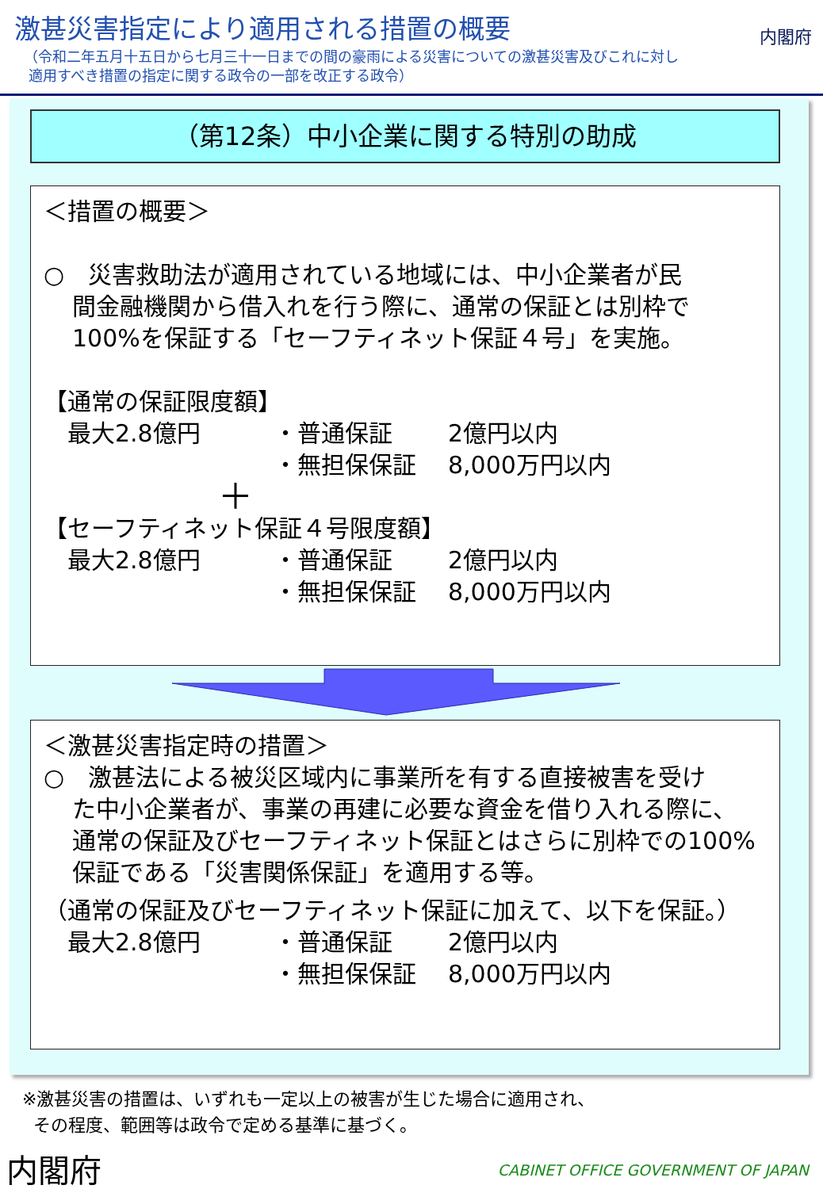激甚災害指定により適用される措置の概要
（令和二年五月十五日から七月三十一日までの間の豪雨による災害についての激甚災害及びこれに対し
適用すべき措置の指定に関する政令の一部を改正する政令）
内閣府
（第12条）中小企業に関する特別の助成
＜措置の概要＞
○　災害救助法が適用されている地域には、中小企業者が民
間金融機関から借入れを行う際に、通常の保証とは別枠で
100%を保証する「セーフティネット保証４号」を実施。
【通常の保証限度額】
最大2.8億円 ・普通保証 2億円以内
・無担保保証 8,000万円以内
＋
【セーフティネット保証４号限度額】
最大2.8億円 ・普通保証 2億円以内
・無担保保証 8,000万円以内
＜激甚災害指定時の措置＞
○　激甚法による被災区域内に事業所を有する直接被害を受け
た中小企業者が、事業の再建に必要な資金を借り入れる際に、
通常の保証及びセーフティネット保証とはさらに別枠での100%
保証である「災害関係保証」を適用する等。
（通常の保証及びセーフティネット保証に加えて、以下を保証。）
最大2.8億円 ・普通保証 2億円以内
・無担保保証 8,000万円以内
※激甚災害の措置は、いずれも一定以上の被害が生じた場合に適用され、
その程度、範囲等は政令で定める基準に基づく。
内閣府
CABINET OFFICE GOVERNMENT OF JAPAN